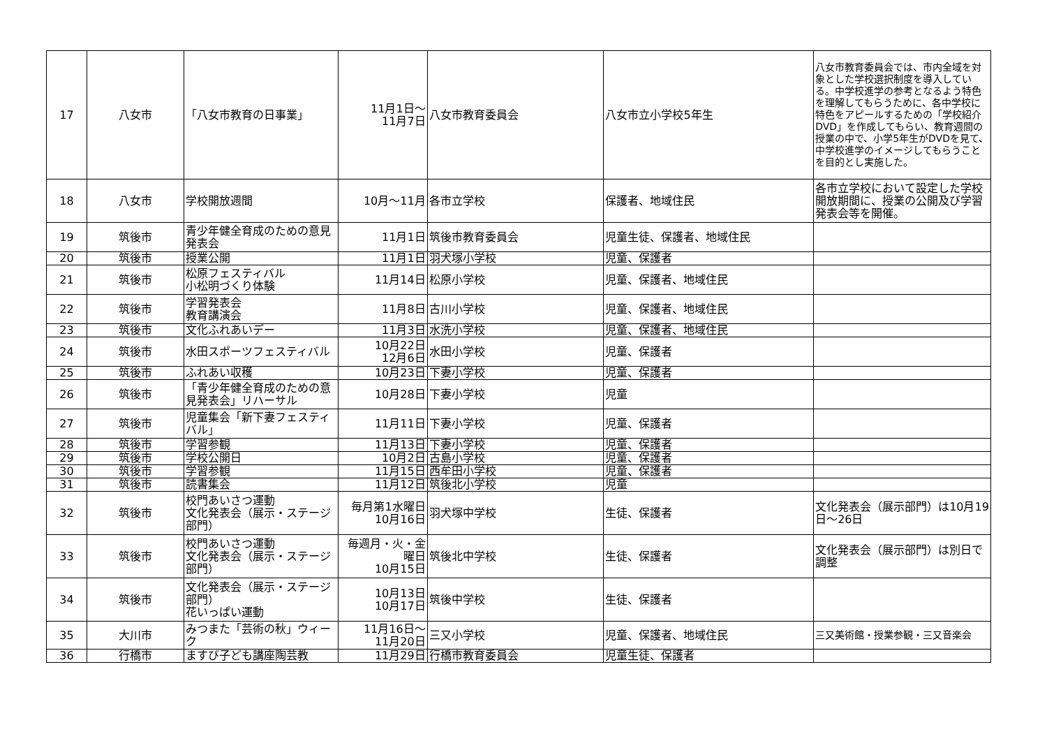| 17 | 八女市 | 「八女市教育の日事業」 | 11月1日～ 11月7日 | 八女市教育委員会 | 八女市立小学校5年生 | 八女市教育委員会では、市内全域を対象とした学校選択制度を導入している。中学校進学の参考となるよう特色を理解してもらうために、各中学校に特色をアピールするための「学校紹介DVD」を作成してもらい、教育週間の授業の中で、小学5年生がDVDを見て、中学校進学のイメージしてもらうことを目的とし実施した。 |
| 18 | 八女市 | 学校開放週間 | 10月～11月 | 各市立学校 | 保護者、地域住民 | 各市立学校において設定した学校開放期間に、授業の公開及び学習発表会等を開催。 |
| 19 | 筑後市 | 青少年健全育成のための意見発表会 | 11月1日 | 筑後市教育委員会 | 児童生徒、保護者、地域住民 | |
| 20 | 筑後市 | 授業公開 | 11月1日 | 羽犬塚小学校 | 児童、保護者 | |
| 21 | 筑後市 | 松原フェスティバル 小松明づくり体験 | 11月14日 | 松原小学校 | 児童、保護者、地域住民 | |
| 22 | 筑後市 | 学習発表会 教育講演会 | 11月8日 | 古川小学校 | 児童、保護者、地域住民 | |
| 23 | 筑後市 | 文化ふれあいデー | 11月3日 | 水洗小学校 | 児童、保護者、地域住民 | |
| 24 | 筑後市 | 水田スポーツフェスティバル | 10月22日 12月6日 | 水田小学校 | 児童、保護者 | |
| 25 | 筑後市 | ふれあい収穫 | 10月23日 | 下妻小学校 | 児童、保護者 | |
| 26 | 筑後市 | 「青少年健全育成のための意見発表会」リハーサル | 10月28日 | 下妻小学校 | 児童 | |
| 27 | 筑後市 | 児童集会「新下妻フェスティバル」 | 11月11日 | 下妻小学校 | 児童、保護者 | |
| 28 | 筑後市 | 学習参観 | 11月13日 | 下妻小学校 | 児童、保護者 | |
| 29 | 筑後市 | 学校公開日 | 10月2日 | 古島小学校 | 児童、保護者 | |
| 30 | 筑後市 | 学習参観 | 11月15日 | 西牟田小学校 | 児童、保護者 | |
| 31 | 筑後市 | 読書集会 | 11月12日 | 筑後北小学校 | 児童 | |
| 32 | 筑後市 | 校門あいさつ運動 文化発表会（展示・ステージ部門） | 毎月第1水曜日 10月16日 | 羽犬塚中学校 | 生徒、保護者 | 文化発表会（展示部門）は10月19日～26日 |
| 33 | 筑後市 | 校門あいさつ運動 文化発表会（展示・ステージ部門） | 毎週月・火・金曜日 10月15日 | 筑後北中学校 | 生徒、保護者 | 文化発表会（展示部門）は別日で調整 |
| 34 | 筑後市 | 文化発表会（展示・ステージ部門） 花いっぱい運動 | 10月13日 10月17日 | 筑後中学校 | 生徒、保護者 | |
| 35 | 大川市 | みつまた「芸術の秋」ウィーク | 11月16日～ 11月20日 | 三又小学校 | 児童、保護者、地域住民 | 三又美術館・授業参観・三又音楽会 |
| 36 | 行橋市 | ますび子ども講座陶芸教 | 11月29日 | 行橋市教育委員会 | 児童生徒、保護者 | |